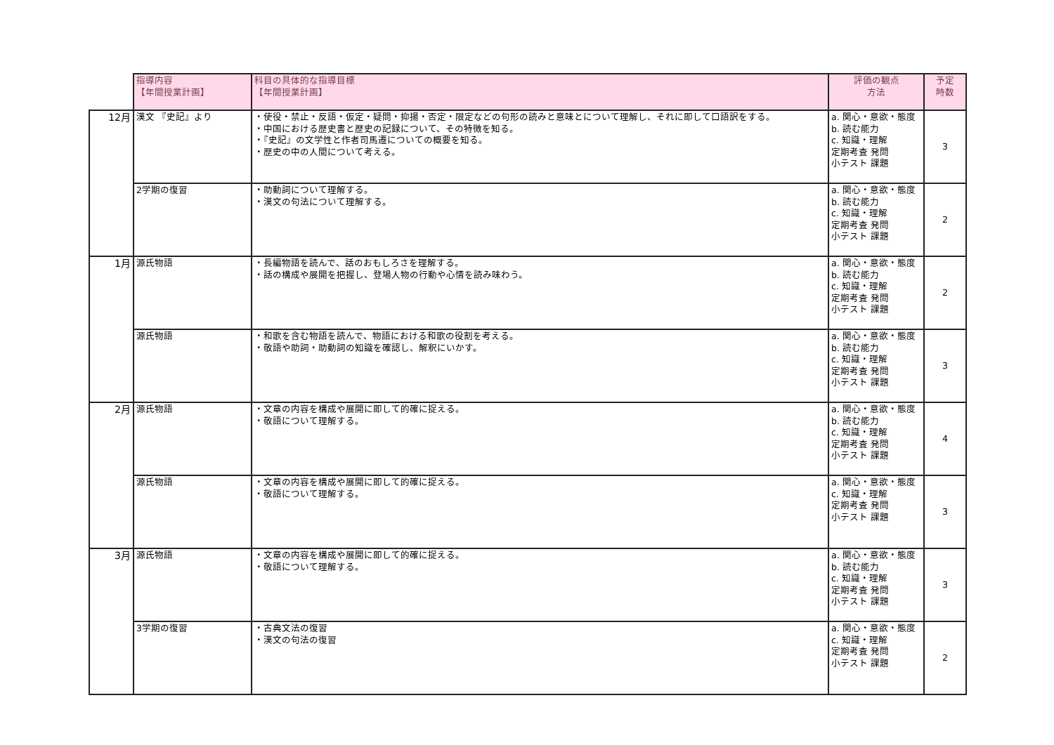| | 指導内容 【年間授業計画】 | 科目の具体的な指導目標 【年間授業計画】 | 評価の観点 方法 | 予定 時数 |
| --- | --- | --- | --- | --- |
| 12月 | 漢文 『史記』より | ・使役・禁止・反語・仮定・疑問・抑揚・否定・限定などの句形の読みと意味とについて理解し、それに即して口語訳をする。 ・中国における歴史書と歴史の記録について、その特徴を知る。 ・『史記』の文学性と作者司馬遷についての概要を知る。 ・歴史の中の人間について考える。 | a. 関心・意欲・態度 b. 読む能力 c. 知識・理解 定期考査 発問 小テスト 課題 | 3 |
| | 2学期の復習 | ・助動詞について理解する。 ・漢文の句法について理解する。 | a. 関心・意欲・態度 b. 読む能力 c. 知識・理解 定期考査 発問 小テスト 課題 | 2 |
| 1月 | 源氏物語 | ・長編物語を読んで、話のおもしろさを理解する。 ・話の構成や展開を把握し、登場人物の行動や心情を読み味わう。 | a. 関心・意欲・態度 b. 読む能力 c. 知識・理解 定期考査 発問 小テスト 課題 | 2 |
| | 源氏物語 | ・和歌を含む物語を読んで、物語における和歌の役割を考える。 ・敬語や助詞・助動詞の知識を確認し、解釈にいかす。 | a. 関心・意欲・態度 b. 読む能力 c. 知識・理解 定期考査 発問 小テスト 課題 | 3 |
| 2月 | 源氏物語 | ・文章の内容を構成や展開に即して的確に捉える。 ・敬語について理解する。 | a. 関心・意欲・態度 b. 読む能力 c. 知識・理解 定期考査 発問 小テスト 課題 | 4 |
| | 源氏物語 | ・文章の内容を構成や展開に即して的確に捉える。 ・敬語について理解する。 | a. 関心・意欲・態度 c. 知識・理解 定期考査 発問 小テスト 課題 | 3 |
| 3月 | 源氏物語 | ・文章の内容を構成や展開に即して的確に捉える。 ・敬語について理解する。 | a. 関心・意欲・態度 b. 読む能力 c. 知識・理解 定期考査 発問 小テスト 課題 | 3 |
| | 3学期の復習 | ・古典文法の復習 ・漢文の句法の復習 | a. 関心・意欲・態度 c. 知識・理解 定期考査 発問 小テスト 課題 | 2 |